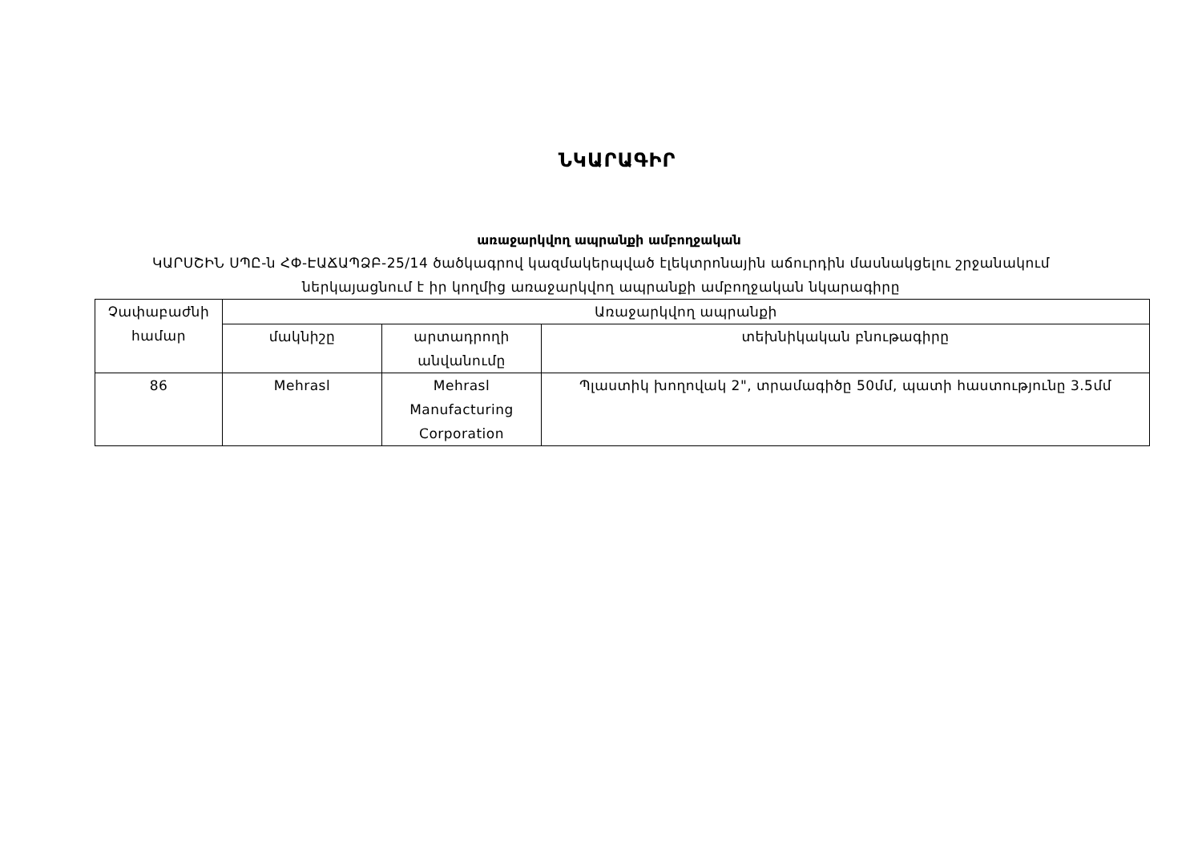ՆԿԱՐԱԳԻՐ
առաջարկվող ապրանքի ամբողջական
ԿԱՐՍՇԻՆ ՍՊԸ-ն ՀՓ-ԷԱՃԱՊՁԲ-25/14 ծածկագրով կազմակերպված էլեկտրոնային աճուրդին մասնակցելու շրջանակում
ներկայացնում է իր կողմից առաջարկվող ապրանքի ամբողջական նկարագիրը
| Չափաբաժնի համար | Առաջարկվող ապրանքի | | |
| --- | --- | --- | --- |
| | մակնիշը | արտադրողի անվանումը | տեխնիկական բնութագիրը |
| 86 | Mehrasl | Mehrasl Manufacturing Corporation | Պլաստիկ խողովակ 2", տրամագիծը 50մմ, պատի հաստությունը 3.5մմ |